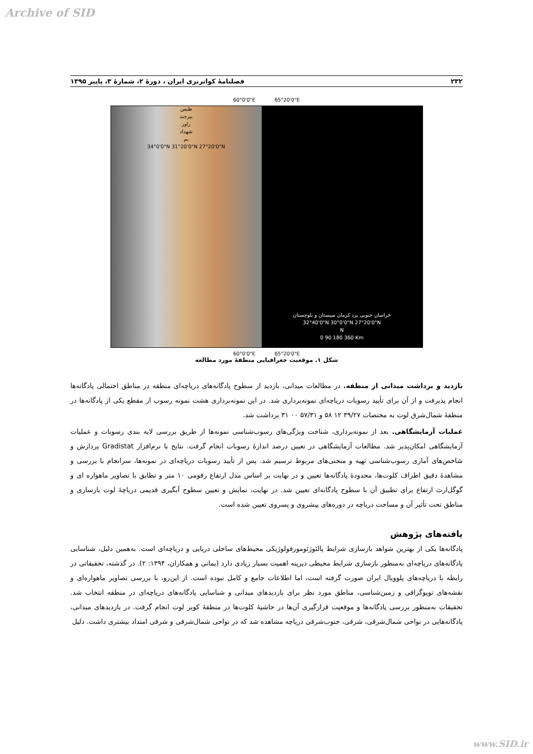Archive of SID
۲۳۲ فصلنامۀ کواترنری ایران ، دورۀ ۲، شمارۀ ۳، پاییز ۱۳۹۵
60°0'0"E 65°20'0"E
طبس
بیرجند
راور
شهداد
بم
34°0'0"N 31°20'0"N 27°20'0"N
خراسان جنوبی یزد کرمان سیستان و بلوچستان
32°40'0"N 30°0'0"N 27°20'0"N
N
0 90 180 360 Km
60°0'0"E 65°20'0"E
شکل ۱. موقعیت جغرافیایی منطقۀ مورد مطالعه
بازدید و برداشت میدانی از منطقه. در مطالعات میدانی، بازدید از سطوح پادگانه‌های دریاچه‌ای منطقه در مناطق احتمالی پادگانه‌ها انجام پذیرفت و از آن برای تأیید رسوبات دریاچه‌ای نمونه‌برداری شد. در این نمونه‌برداری هشت نمونه رسوب از مقطع یکی از پادگانه‌ها در منطقۀ شمال‌شرق لوت به مختصات ۳۹/۲۷ ۱۲ ۵۸ و ۵۷/۳۱ ۰۰ ۳۱ برداشت شد.
عملیات آزمایشگاهی. بعد از نمونه‌برداری، شناخت ویژگی‌های رسوب‌شناسی نمونه‌ها از طریق بررسی لایه بندی رسوبات و عملیات آزمایشگاهی امکان‌پذیر شد. مطالعات آزمایشگاهی در تعیین درصد اندازۀ رسوبات انجام گرفت. نتایج با نرم‌افزار Gradistat پردازش و شاخص‌های آماری رسوب‌شناسی تهیه و منحنی‌های مربوط ترسیم شد. پس از تأیید رسوبات دریاچه‌ای در نمونه‌ها، سرانجام با بررسی و مشاهدۀ دقیق اطراف کلوت‌ها، محدودۀ پادگانه‌ها تعیین و در نهایت بر اساس مدل ارتفاع رقومی ۱۰ متر و تطابق با تصاویر ماهواره ای و گوگل‌ارث ارتفاع برای تطبیق آن با سطوح پادگانه‌ای تعیین شد. در نهایت، نمایش و تعیین سطوح آبگیری قدیمی دریاچۀ لوت بازسازی و مناطق تحت تأثیر آن و مساحت دریاچه در دوره‌های پیشروی و پسروی تعیین شده است.
یافته‌های پژوهش
پادگانه‌ها یکی از بهترین شواهد بازسازی شرایط پالئوژئومورفولوژیکی محیط‌های ساحلی دریایی و دریاچه‌ای است. به‌همین دلیل، شناسایی پادگانه‌های دریاچه‌ای به‌منظور بازسازی شرایط محیطی دیرینه اهمیت بسیار زیادی دارد (یمانی و همکاران، ۱۳۹۴: ۲). در گذشته، تحقیقاتی در رابطه با دریاچه‌های پلوویال ایران صورت گرفته است، اما اطلاعات جامع و کامل نبوده است. از این‌رو، با بررسی تصاویر ماهواره‌ای و نقشه‌های توپوگرافی و زمین‌شناسی، مناطق مورد نظر برای بازدیدهای میدانی و شناسایی پادگانه‌های دریاچه‌ای در منطقه انتخاب شد. تحقیقات به‌منظور بررسی پادگانه‌ها و موقعیت قرارگیری آن‌ها در حاشیۀ کلوت‌ها در منطقۀ کویر لوت انجام گرفت. در بازدیدهای میدانی، پادگانه‌هایی در نواحی شمال‌شرقی، شرقی، جنوب‌شرقی دریاچه مشاهده شد که در نواحی شمال‌شرقی و شرقی امتداد بیشتری داشت. دلیل
www.SID.ir